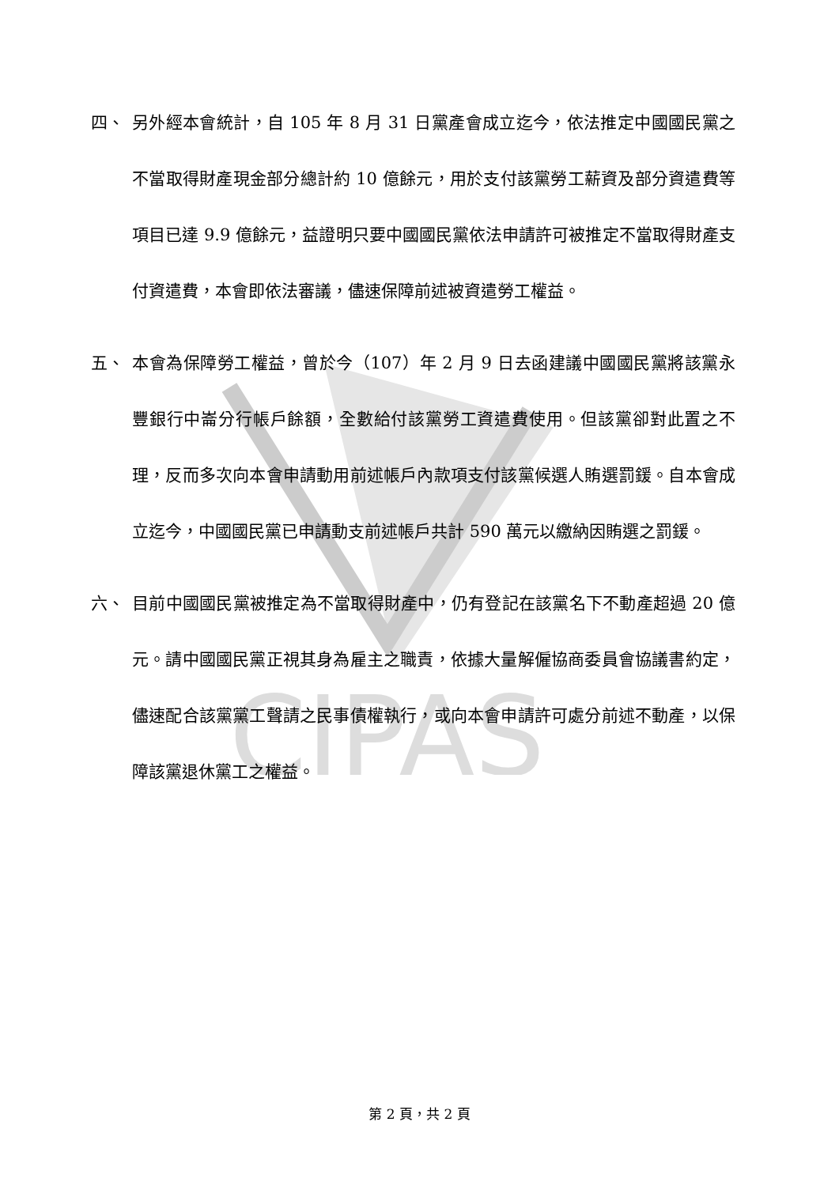CIPAS
四、 另外經本會統計，自 105 年 8 月 31 日黨產會成立迄今，依法推定中國國民黨之不當取得財產現金部分總計約 10 億餘元，用於支付該黨勞工薪資及部分資遣費等項目已達 9.9 億餘元，益證明只要中國國民黨依法申請許可被推定不當取得財產支付資遣費，本會即依法審議，儘速保障前述被資遣勞工權益。
五、 本會為保障勞工權益，曾於今（107）年 2 月 9 日去函建議中國國民黨將該黨永豐銀行中崙分行帳戶餘額，全數給付該黨勞工資遣費使用。但該黨卻對此置之不理，反而多次向本會申請動用前述帳戶內款項支付該黨候選人賄選罰鍰。自本會成立迄今，中國國民黨已申請動支前述帳戶共計 590 萬元以繳納因賄選之罰鍰。
六、 目前中國國民黨被推定為不當取得財產中，仍有登記在該黨名下不動產超過 20 億元。請中國國民黨正視其身為雇主之職責，依據大量解僱協商委員會協議書約定，儘速配合該黨黨工聲請之民事債權執行，或向本會申請許可處分前述不動產，以保障該黨退休黨工之權益。
第 2 頁，共 2 頁